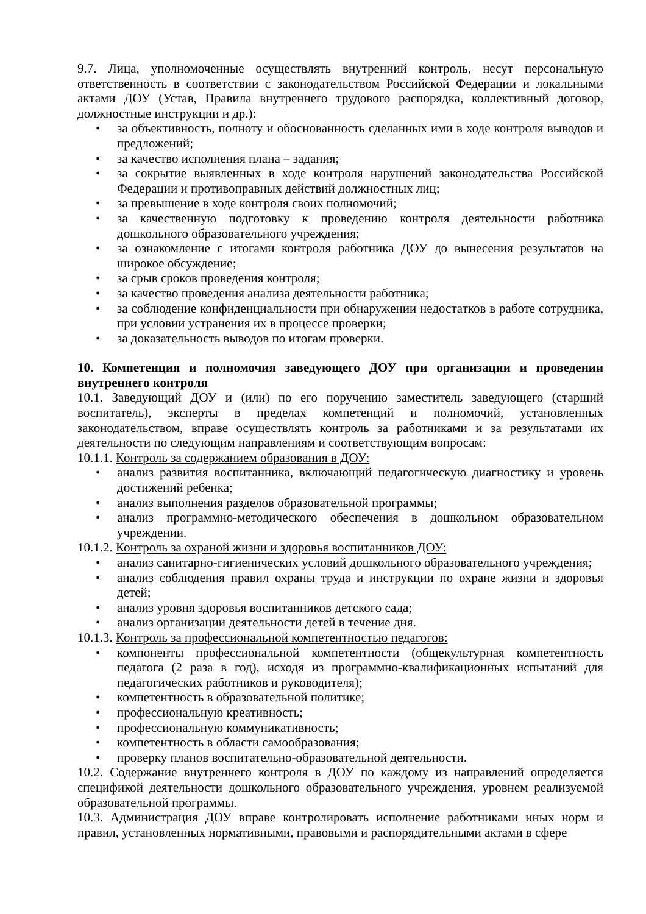9.7. Лица, уполномоченные осуществлять внутренний контроль, несут персональную ответственность в соответствии с законодательством Российской Федерации и локальными актами ДОУ (Устав, Правила внутреннего трудового распорядка, коллективный договор, должностные инструкции и др.):
• за объективность, полноту и обоснованность сделанных ими в ходе контроля выводов и предложений;
• за качество исполнения плана – задания;
• за сокрытие выявленных в ходе контроля нарушений законодательства Российской Федерации и противоправных действий должностных лиц;
• за превышение в ходе контроля своих полномочий;
• за качественную подготовку к проведению контроля деятельности работника дошкольного образовательного учреждения;
• за ознакомление с итогами контроля работника ДОУ до вынесения результатов на широкое обсуждение;
• за срыв сроков проведения контроля;
• за качество проведения анализа деятельности работника;
• за соблюдение конфиденциальности при обнаружении недостатков в работе сотрудника, при условии устранения их в процессе проверки;
• за доказательность выводов по итогам проверки.
10. Компетенция и полномочия заведующего ДОУ при организации и проведении внутреннего контроля
10.1. Заведующий ДОУ и (или) по его поручению заместитель заведующего (старший воспитатель), эксперты в пределах компетенций и полномочий, установленных законодательством, вправе осуществлять контроль за работниками и за результатами их деятельности по следующим направлениям и соответствующим вопросам:
10.1.1. Контроль за содержанием образования в ДОУ:
• анализ развития воспитанника, включающий педагогическую диагностику и уровень достижений ребенка;
• анализ выполнения разделов образовательной программы;
• анализ программно-методического обеспечения в дошкольном образовательном учреждении.
10.1.2. Контроль за охраной жизни и здоровья воспитанников ДОУ:
• анализ санитарно-гигиенических условий дошкольного образовательного учреждения;
• анализ соблюдения правил охраны труда и инструкции по охране жизни и здоровья детей;
• анализ уровня здоровья воспитанников детского сада;
• анализ организации деятельности детей в течение дня.
10.1.3. Контроль за профессиональной компетентностью педагогов:
• компоненты профессиональной компетентности (общекультурная компетентность педагога (2 раза в год), исходя из программно-квалификационных испытаний для педагогических работников и руководителя);
• компетентность в образовательной политике;
• профессиональную креативность;
• профессиональную коммуникативность;
• компетентность в области самообразования;
• проверку планов воспитательно-образовательной деятельности.
10.2. Содержание внутреннего контроля в ДОУ по каждому из направлений определяется спецификой деятельности дошкольного образовательного учреждения, уровнем реализуемой образовательной программы.
10.3. Администрация ДОУ вправе контролировать исполнение работниками иных норм и правил, установленных нормативными, правовыми и распорядительными актами в сфере